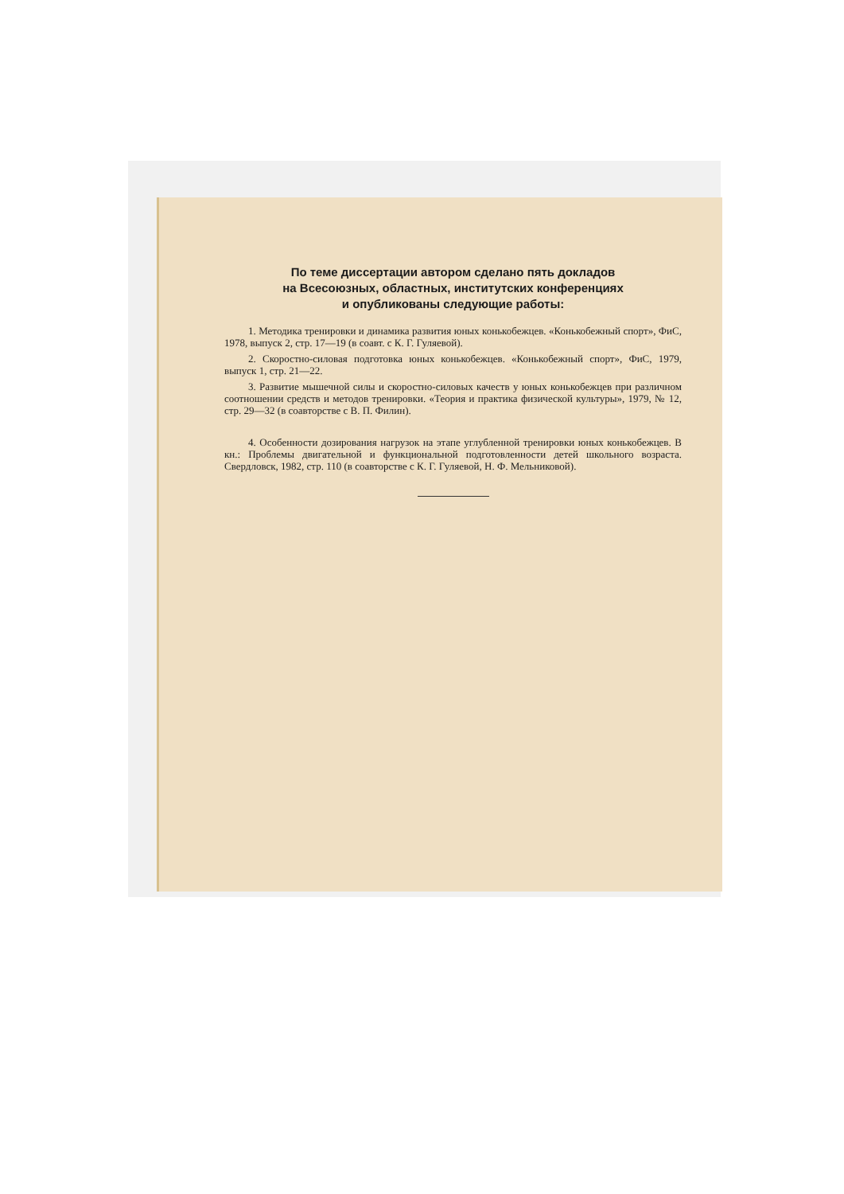По теме диссертации автором сделано пять докладов
на Всесоюзных, областных, институтских конференциях
и опубликованы следующие работы:
1. Методика тренировки и динамика развития юных конькобежцев. «Конькобежный спорт», ФиС, 1978, выпуск 2, стр. 17—19 (в соавт. с К. Г. Гуляевой).
2. Скоростно-силовая подготовка юных конькобежцев. «Конькобежный спорт», ФиС, 1979, выпуск 1, стр. 21—22.
3. Развитие мышечной силы и скоростно-силовых качеств у юных конькобежцев при различном соотношении средств и методов тренировки. «Теория и практика физической культуры», 1979, № 12, стр. 29—32 (в соавторстве с В. П. Филин).
4. Особенности дозирования нагрузок на этапе углубленной тренировки юных конькобежцев. В кн.: Проблемы двигательной и функциональной подготовленности детей школьного возраста. Свердловск, 1982, стр. 110 (в соавторстве с К. Г. Гуляевой, Н. Ф. Мельниковой).